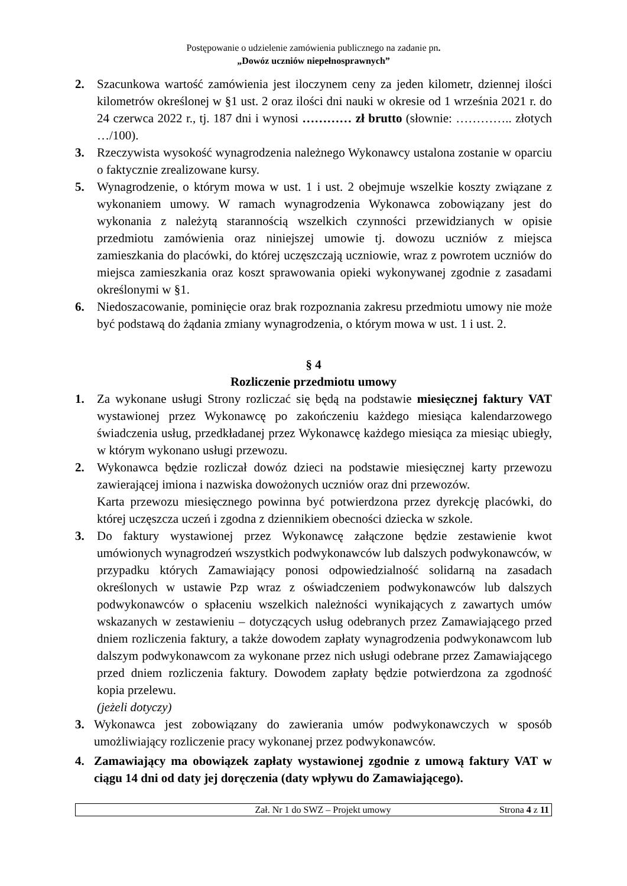Postępowanie o udzielenie zamówienia publicznego na zadanie pn.
„Dowóz uczniów niepełnosprawnych”
2. Szacunkowa wartość zamówienia jest iloczynem ceny za jeden kilometr, dziennej ilości kilometrów określonej w §1 ust. 2 oraz ilości dni nauki w okresie od 1 września 2021 r. do 24 czerwca 2022 r., tj. 187 dni i wynosi ………… zł brutto (słownie: ………….. złotych …/100).
3. Rzeczywista wysokość wynagrodzenia należnego Wykonawcy ustalona zostanie w oparciu o faktycznie zrealizowane kursy.
5. Wynagrodzenie, o którym mowa w ust. 1 i ust. 2 obejmuje wszelkie koszty związane z wykonaniem umowy. W ramach wynagrodzenia Wykonawca zobowiązany jest do wykonania z należytą starannością wszelkich czynności przewidzianych w opisie przedmiotu zamówienia oraz niniejszej umowie tj. dowozu uczniów z miejsca zamieszkania do placówki, do której uczęszczają uczniowie, wraz z powrotem uczniów do miejsca zamieszkania oraz koszt sprawowania opieki wykonywanej zgodnie z zasadami określonymi w §1.
6. Niedoszacowanie, pominięcie oraz brak rozpoznania zakresu przedmiotu umowy nie może być podstawą do żądania zmiany wynagrodzenia, o którym mowa w ust. 1 i ust. 2.
§ 4
Rozliczenie przedmiotu umowy
1. Za wykonane usługi Strony rozliczać się będą na podstawie miesięcznej faktury VAT wystawionej przez Wykonawcę po zakończeniu każdego miesiąca kalendarzowego świadczenia usług, przedkładanej przez Wykonawcę każdego miesiąca za miesiąc ubiegły, w którym wykonano usługi przewozu.
2. Wykonawca będzie rozliczał dowóz dzieci na podstawie miesięcznej karty przewozu zawierającej imiona i nazwiska dowożonych uczniów oraz dni przewozów.
Karta przewozu miesięcznego powinna być potwierdzona przez dyrekcję placówki, do której uczęszcza uczeń i zgodna z dziennikiem obecności dziecka w szkole.
3. Do faktury wystawionej przez Wykonawcę załączone będzie zestawienie kwot umówionych wynagrodzeń wszystkich podwykonawców lub dalszych podwykonawców, w przypadku których Zamawiający ponosi odpowiedzialność solidarną na zasadach określonych w ustawie Pzp wraz z oświadczeniem podwykonawców lub dalszych podwykonawców o spłaceniu wszelkich należności wynikających z zawartych umów wskazanych w zestawieniu – dotyczących usług odebranych przez Zamawiającego przed dniem rozliczenia faktury, a także dowodem zapłaty wynagrodzenia podwykonawcom lub dalszym podwykonawcom za wykonane przez nich usługi odebrane przez Zamawiającego przed dniem rozliczenia faktury. Dowodem zapłaty będzie potwierdzona za zgodność kopia przelewu.
(jeżeli dotyczy)
3. Wykonawca jest zobowiązany do zawierania umów podwykonawczych w sposób umożliwiający rozliczenie pracy wykonanej przez podwykonawców.
4. Zamawiający ma obowiązek zapłaty wystawionej zgodnie z umową faktury VAT w ciągu 14 dni od daty jej doręczenia (daty wpływu do Zamawiającego).
Zał. Nr 1 do SWZ – Projekt umowy
Strona 4 z 11